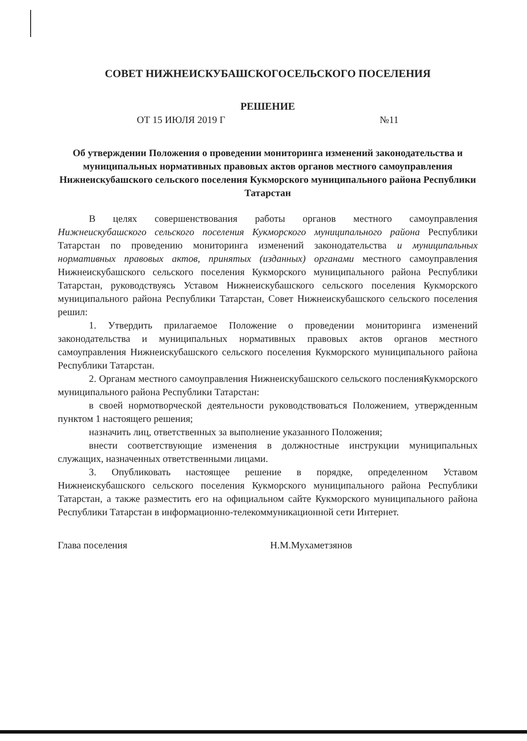СОВЕТ НИЖНЕИСКУБАШСКОГОСЕЛЬСКОГО ПОСЕЛЕНИЯ
РЕШЕНИЕ
ОТ 15 ИЮЛЯ 2019 Г №11
Об утверждении Положения о проведении мониторинга изменений законодательства и муниципальных нормативных правовых актов органов местного самоуправления Нижнеискубашского сельского поселения Кукморского муниципального района Республики Татарстан
В целях совершенствования работы органов местного самоуправления Нижнеискубашского сельского поселения Кукморского муниципального района Республики Татарстан по проведению мониторинга изменений законодательства и муниципальных нормативных правовых актов, принятых (изданных) органами местного самоуправления Нижнеискубашского сельского поселения Кукморского муниципального района Республики Татарстан, руководствуясь Уставом Нижнеискубашского сельского поселения Кукморского муниципального района Республики Татарстан, Совет Нижнеискубашского сельского поселения решил:
1. Утвердить прилагаемое Положение о проведении мониторинга изменений законодательства и муниципальных нормативных правовых актов органов местного самоуправления Нижнеискубашского сельского поселения Кукморского муниципального района Республики Татарстан.
2. Органам местного самоуправления Нижнеискубашского сельского посленияКукморского муниципального района Республики Татарстан:
в своей нормотворческой деятельности руководствоваться Положением, утвержденным пунктом 1 настоящего решения;
назначить лиц, ответственных за выполнение указанного Положения;
внести соответствующие изменения в должностные инструкции муниципальных служащих, назначенных ответственными лицами.
3. Опубликовать настоящее решение в порядке, определенном Уставом Нижнеискубашского сельского поселения Кукморского муниципального района Республики Татарстан, а также разместить его на официальном сайте Кукморского муниципального района Республики Татарстан в информационно-телекоммуникационной сети Интернет.
Глава поселения Н.М.Мухаметзянов